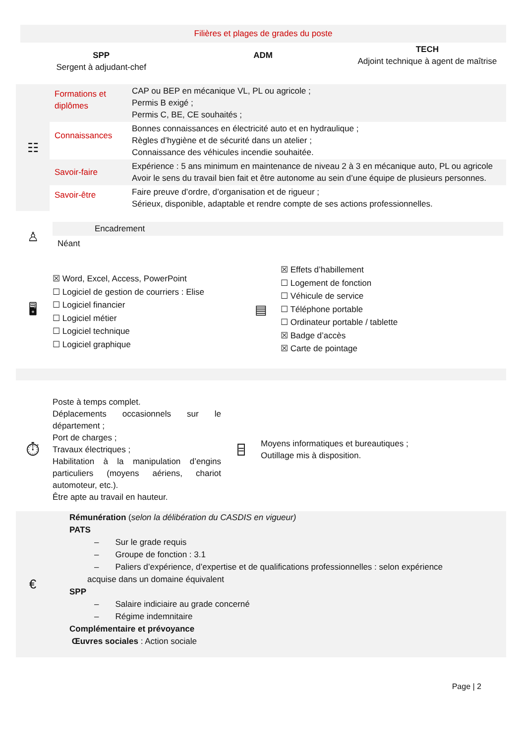Filières et plages de grades du poste
| SPP Sergent à adjudant-chef | ADM | TECH Adjoint technique à agent de maîtrise |
| ☷ | Formations et diplômes | CAP ou BEP en mécanique VL, PL ou agricole ; Permis B exigé ; Permis C, BE, CE souhaités ; |
| | Connaissances | Bonnes connaissances en électricité auto et en hydraulique ; Règles d’hygiène et de sécurité dans un atelier ; Connaissance des véhicules incendie souhaitée. |
| | Savoir-faire | Expérience : 5 ans minimum en maintenance de niveau 2 à 3 en mécanique auto, PL ou agricole Avoir le sens du travail bien fait et être autonome au sein d’une équipe de plusieurs personnes. |
| | Savoir-être | Faire preuve d’ordre, d’organisation et de rigueur ; Sérieux, disponible, adaptable et rendre compte de ses actions professionnelles. |
| ♙ | Encadrement Néant |
| 🖥 | ☒ Word, Excel, Access, PowerPoint ☐ Logiciel de gestion de courriers : Elise ☐ Logiciel financier ☐ Logiciel métier ☐ Logiciel technique ☐ Logiciel graphique | ▤ | ☒ Effets d’habillement ☐ Logement de fonction ☐ Véhicule de service ☐ Téléphone portable ☐ Ordinateur portable / tablette ☒ Badge d’accès ☒ Carte de pointage |
| ⏱ | Poste à temps complet. Déplacements occasionnels sur le département ; Port de charges ; Travaux électriques ; Habilitation à la manipulation d’engins particuliers (moyens aériens, chariot automoteur, etc.). Être apte au travail en hauteur. | ⌸ | Moyens informatiques et bureautiques ; Outillage mis à disposition. |
| € | Rémunération ( selon la délibération du CASDIS en vigueur) PATS – Sur le grade requis – Groupe de fonction : 3.1 – Paliers d’expérience, d’expertise et de qualifications professionnelles : selon expérience acquise dans un domaine équivalent SPP – Salaire indiciaire au grade concerné – Régime indemnitaire Complémentaire et prévoyance Œuvres sociales : Action sociale |
Page | 2